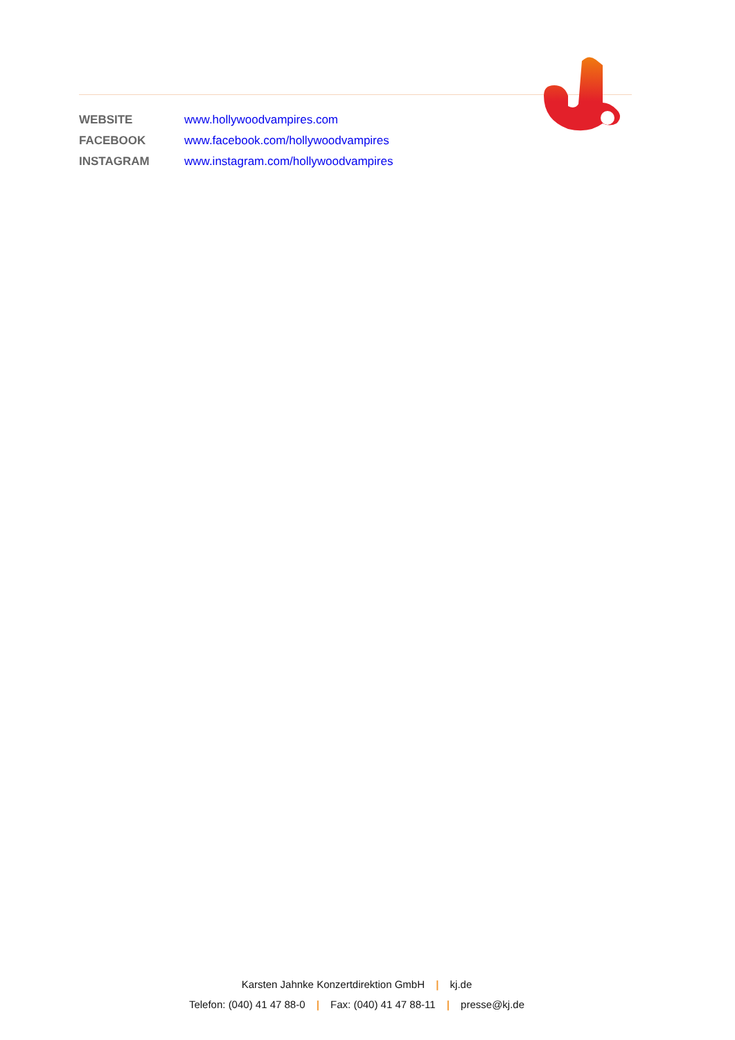WEBSITE www.hollywoodvampires.com
FACEBOOK www.facebook.com/hollywoodvampires
INSTAGRAM www.instagram.com/hollywoodvampires
Karsten Jahnke Konzertdirektion GmbH | kj.de
Telefon: (040) 41 47 88-0 | Fax: (040) 41 47 88-11 | presse@kj.de